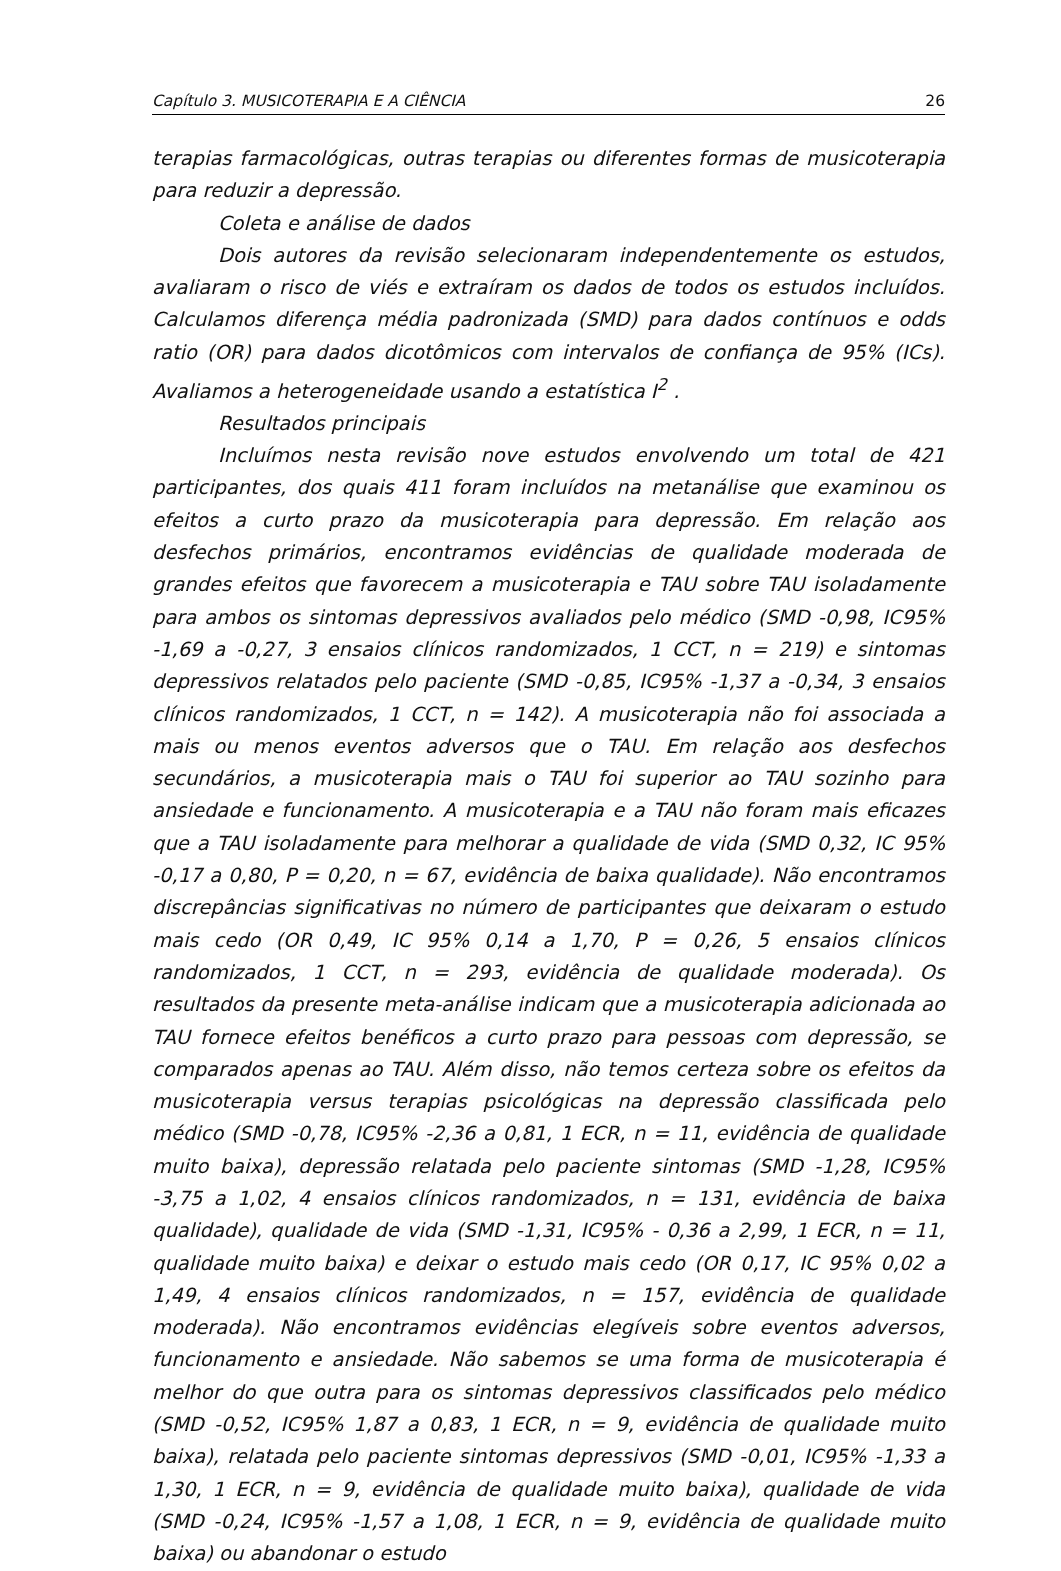Capítulo 3. MUSICOTERAPIA E A CIÊNCIA 26
terapias farmacológicas, outras terapias ou diferentes formas de musicoterapia para reduzir a depressão.
Coleta e análise de dados
Dois autores da revisão selecionaram independentemente os estudos, avaliaram o risco de viés e extraíram os dados de todos os estudos incluídos. Calculamos diferença média padronizada (SMD) para dados contínuos e odds ratio (OR) para dados dicotômicos com intervalos de confiança de 95% (ICs). Avaliamos a heterogeneidade usando a estatística I<sup>2</sup> .
Resultados principais
Incluímos nesta revisão nove estudos envolvendo um total de 421 participantes, dos quais 411 foram incluídos na metanálise que examinou os efeitos a curto prazo da musicoterapia para depressão. Em relação aos desfechos primários, encontramos evidências de qualidade moderada de grandes efeitos que favorecem a musicoterapia e TAU sobre TAU isoladamente para ambos os sintomas depressivos avaliados pelo médico (SMD -0,98, IC95% -1,69 a -0,27, 3 ensaios clínicos randomizados, 1 CCT, n = 219) e sintomas depressivos relatados pelo paciente (SMD -0,85, IC95% -1,37 a -0,34, 3 ensaios clínicos randomizados, 1 CCT, n = 142). A musicoterapia não foi associada a mais ou menos eventos adversos que o TAU. Em relação aos desfechos secundários, a musicoterapia mais o TAU foi superior ao TAU sozinho para ansiedade e funcionamento. A musicoterapia e a TAU não foram mais eficazes que a TAU isoladamente para melhorar a qualidade de vida (SMD 0,32, IC 95% -0,17 a 0,80, P = 0,20, n = 67, evidência de baixa qualidade). Não encontramos discrepâncias significativas no número de participantes que deixaram o estudo mais cedo (OR 0,49, IC 95% 0,14 a 1,70, P = 0,26, 5 ensaios clínicos randomizados, 1 CCT, n = 293, evidência de qualidade moderada). Os resultados da presente meta-análise indicam que a musicoterapia adicionada ao TAU fornece efeitos benéficos a curto prazo para pessoas com depressão, se comparados apenas ao TAU. Além disso, não temos certeza sobre os efeitos da musicoterapia versus terapias psicológicas na depressão classificada pelo médico (SMD -0,78, IC95% -2,36 a 0,81, 1 ECR, n = 11, evidência de qualidade muito baixa), depressão relatada pelo paciente sintomas (SMD -1,28, IC95% -3,75 a 1,02, 4 ensaios clínicos randomizados, n = 131, evidência de baixa qualidade), qualidade de vida (SMD -1,31, IC95% - 0,36 a 2,99, 1 ECR, n = 11, qualidade muito baixa) e deixar o estudo mais cedo (OR 0,17, IC 95% 0,02 a 1,49, 4 ensaios clínicos randomizados, n = 157, evidência de qualidade moderada). Não encontramos evidências elegíveis sobre eventos adversos, funcionamento e ansiedade. Não sabemos se uma forma de musicoterapia é melhor do que outra para os sintomas depressivos classificados pelo médico (SMD -0,52, IC95% 1,87 a 0,83, 1 ECR, n = 9, evidência de qualidade muito baixa), relatada pelo paciente sintomas depressivos (SMD -0,01, IC95% -1,33 a 1,30, 1 ECR, n = 9, evidência de qualidade muito baixa), qualidade de vida (SMD -0,24, IC95% -1,57 a 1,08, 1 ECR, n = 9, evidência de qualidade muito baixa) ou abandonar o estudo